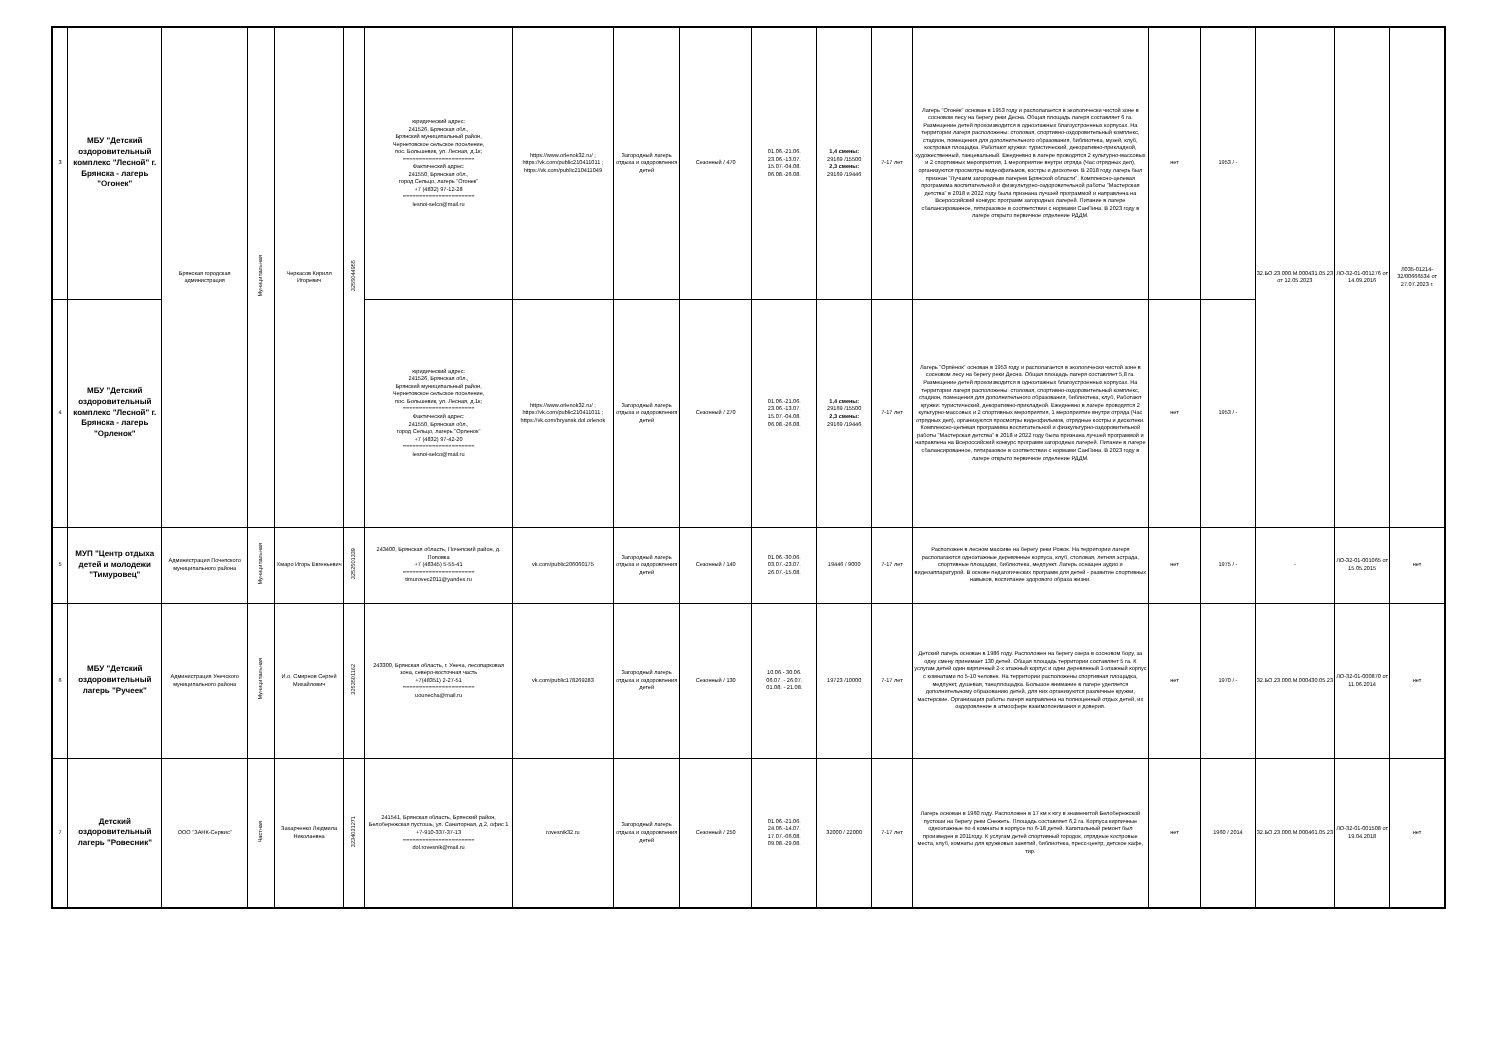| 3 | МБУ "Детский оздоровительный комплекс "Лесной" г. Брянска - лагерь "Огонек" | Брянская городская администрация | Муниципальная | Черкасов Кирилл Игоревич | 3255044955 | юридический адрес: 241526, Брянская обл., Брянский муниципальный район, Чернетовское сельское поселение, пос. Большевик, ул. Лесная, д.1к; ====================== Фактический адрес: 241550, Брянская обл., город Сельцо, лагерь "Огонек" +7 (4832) 97-12-28 ====================== lesnoi-selco@mail.ru | https://www.orlenok32.ru/ ; https://vk.com/public210411011 ; https://vk.com/public210411049 | Загородный лагерь отдыха и оздоровления детей | Сезонный / 470 | 01.06.-21.06. 23.06.-13.07. 15.07.-04.08. 06.08.-26.08. | 1,4 смены: 29169 /15500 2,3 смены: 29169 /19446 | 7-17 лет | Лагерь "Огонёк" основан в 1953 году и располагается в экологически чистой зоне в сосновом лесу на берегу реки Десна. Общая площадь лагеря составляет 6 га. Размещение детей прохоизводится в одноэтажных благоустроенных корпусах. На территории лагеря расположены: столовая, спортивно-оздоровительный комплекс, стадион, помещения для дополнительного образования, библиотека, музей, клуб, костровая площадка. Работают кружки: туристический, декоративно-прикладной, художественный, танцевальный. Ежедневно в лагере проводятся 2 культурно-массовых и 2 спортивных мероприятия, 1 мероприятие внутри отряда (Час отрядных дел), организуются просмотры видеофильмов, костры и дискотеки. В 2018 году лагерь был признан "Лучшим загородным лагерем Брянской области". Комплексно-целевая програмима воспитательной и физкультурно-оздоровительной работы "Мастерская детства" в 2018 и 2022 году была признана лучшей программой и направлена на Всероссийский конкурс программ загородных лагерей. Питание в лагере сбалансированное, пятиразовое в соответствии с нормами СанПина. В 2023 году в лагере открыто первичное отделение РДДМ. | нет | 1953 / - | 32.БО.23.000.М.000431.05.23 от 12.05.2023 | ЛО-32-01-001276 от 14.09.2016 | Л035-01214-32/00666534 от 27.07.2023 г. |
| 4 | МБУ "Детский оздоровительный комплекс "Лесной" г. Брянска - лагерь "Орленок" | | | | | юридический адрес: 241526, Брянская обл., Брянский муниципальный район, Чернетовское сельское поселение, пос. Большевик, ул. Лесная, д.1к; ====================== Фактический адрес: 241550, Брянская обл., город Сельцо, лагерь "Орленок" +7 (4832) 97-42-20 ====================== lesnoi-selco@mail.ru | https://www.orlenok32.ru/ ; https://vk.com/public210411011 ; https://vk.com/bryansk.dol.orlenok | Загородный лагерь отдыха и оздоровления детей | Сезонный / 270 | 01.06.-21.06. 23.06.-13.07. 15.07.-04.08. 06.08.-26.08. | 1,4 смены: 29169 /15500 2,3 смены: 29169 /19446 | 7-17 лет | Лагерь "Орлёнок" основан в 1953 году и располагается в экологически чистой зоне в сосновом лесу на берегу реки Десна. Общая площадь лагеря составляет 5,8 га. Размещение детей прохоизводится в одноэтажных благоустроенных корпусах. На территории лагеря расположены: столовая, спортивно-оздоровительный комплекс, стадион, помещения для дополнительного образования, библиотека, клуб, Работают кружки: туристический, декоративно-прикладной. Ежедневно в лагере проводятся 2 культурно-массовых и 2 спортивных мероприятия, 1 мероприятие внутри отряда (Час отрядных дел), организуются просмотры видеофильмов, отрядные костры и дискотеки. Комплексно-целевая програмима воспитательной и физкультурно-оздоровительной работы "Мастерская детства" в 2018 и 2022 году была признана лучшей программой и направлена на Всероссийский конкурс программ загородных лагерей. Питание в лагере сбалансированное, пятиразовое в соответствии с нормами СанПина. В 2023 году в лагере открыто первичное отделение РДДМ. | нет | 1953 / - | | | |
| 5 | МУП "Центр отдыха детей и молодежи "Тимуровец" | Администрация Почепского муниципального района | Муниципальная | Хмаро Игорь Евгеньевич | 3252501339 | 243400, Брянская область, Почепский район, д. Поповка +7 (48345) 5-55-41 ====================== timurovec2011@yandex.ru | vk.com/public206060175 | Загородный лагерь отдыха и оздоровления детей | Сезонный / 140 | 01.06.-30.06. 03.07.-23.07. 26.07.-15.08. | 19446 / 9000 | 7-17 лет | Расположен в лесном массиве на берегу реки Рожок. На территории лагеря располагаются одноэтажные деревянные корпуса, клуб, столовая, летняя эстрада, спортивные площадки, библиотека, медпункт. Лагерь оснащен аудио и видеоаппаратурой. В основе педагогических программ для детей - развитие спортивных навыков, воспитание здорового образа жизни. | нет | 1975 / - | - | ЛО-32-01-001065 от 15.05.2015 | нет |
| 6 | МБУ "Детский оздоровительный лагерь "Ручеек" | Администрация Унечского муниципального района | Муниципальная | И.о. Смирнов Сергей Михайлович | 3253501162 | 243300, Брянская область, г. Унеча, лесопарковая зона, северо-восточная часть +7(48351) 2-27-51 ====================== uounecha@mail.ru | vk.com/public178269283 | Загородный лагерь отдыха и оздоровления детей | Сезонный / 130 | 10.06.- 30.06. 06.07. - 26.07. 01.08. - 21.08. | 19723 /10000 | 7-17 лет | Детский лагерь основан в 1986 году. Расположен на берегу озера в сосновом бору, за одну смену принимает 130 детей. Общая площадь территории составляет 5 га. К услугам детей один кирпичный 2-х этажный корпус и одни деревянный 1-этажный корпус с комнатами по 5-10 человек. На территории расположены спортивная площадка, медпункт, душевая, танцплощадка. Большое внимание в лагере уделяется дополнительному образованию детей, для них организуются различные кружки, мастерские. Организация работы лагеря направлена на полноценный отдых детей, их оздоровление в атмосфере взаимопонимания и доверия. | нет | 1970 / - | 32.БО.23.000.М.000430.05.23 | ЛО-32-01-000870 от 11.06.2014 | нет |
| 7 | Детский оздоровительный лагерь "Ровесник" | ООО "ЗАНК-Сервис" | Частная | Захарченко Людмила Николаевна | 3234031271 | 241541, Брянская область, Брянский район, Белобережская пустошь, ул. Санаторная, д.2, офис 1 +7-910-337-37-13 ====================== dol.rovesnik@mail.ru | rovesnik32.ru | Загородный лагерь отдыха и оздоровления детей | Сезонный / 250 | 01.06.-21.06. 24.06.-14.07. 17.07.-06.08. 09.08.-29.08. | 32000 / 22000 | 7-17 лет | Лагерь основан в 1960 году. Расположен в 17 км к югу в знаменитой Белобережской пустоши на берегу реки Снежеть. Площадь составляет 6,2 га. Корпуса кирпичные одноэтажные по 4 комнаты в корпусе по 6-18 детей. Капитальный ремонт был произведен в 2011году. К услугам детей спортивный городок, отрядные костровые места, клуб, комнаты для кружковых занятий, библиотека, пресс-центр, детское кафе, тир. | нет | 1960 / 2014 | 32.БО.23.000.М.000461.05.23 | ЛО-32-01-001508 от 19.04.2018 | нет |